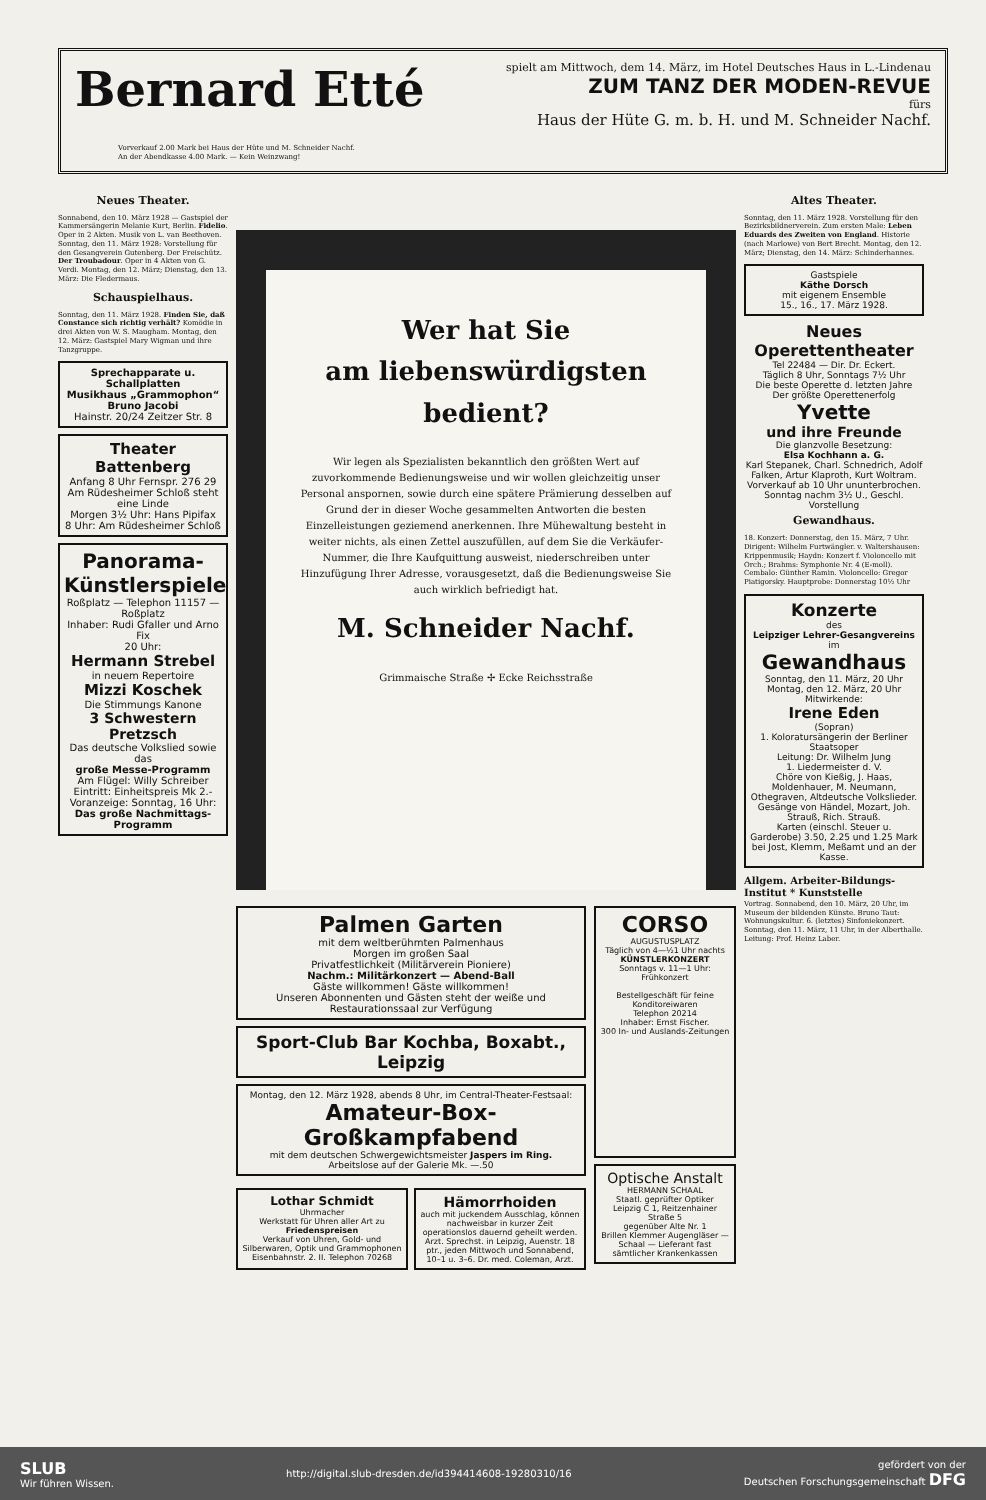Bernard Etté
spielt am Mittwoch, dem 14. März, im Hotel Deutsches Haus in L.-Lindenau
ZUM TANZ DER MODEN-REVUE
fürs
Haus der Hüte G. m. b. H. und M. Schneider Nachf.
Vorverkauf 2.00 Mark bei Haus der Hüte und M. Schneider Nachf.
An der Abendkasse 4.00 Mark. — Kein Weinzwang!
Neues Theater.
Sonnabend, den 10. März 1928 — Gastspiel der Kammersängerin Melanie Kurt, Berlin. Fidelio. Oper in 2 Akten. Musik von L. van Beethoven. Sonntag, den 11. März 1928: Vorstellung für den Gesangverein Gutenberg. Der Freischütz. Der Troubadour. Oper in 4 Akten von G. Verdi. Montag, den 12. März; Dienstag, den 13. März: Die Fledermaus.
Schauspielhaus.
Sonntag, den 11. März 1928. Finden Sie, daß Constance sich richtig verhält? Komödie in drei Akten von W. S. Maugham. Montag, den 12. März: Gastspiel Mary Wigman und ihre Tanzgruppe.
Sprechapparate u. Schallplatten
Musikhaus „Grammophon“
Bruno Jacobi
Hainstr. 20/24 Zeitzer Str. 8
Theater Battenberg
Anfang 8 Uhr Fernspr. 276 29
Am Rüdesheimer Schloß steht eine Linde
Morgen 3½ Uhr: Hans Pipifax
8 Uhr: Am Rüdesheimer Schloß
Panorama-Künstlerspiele
Roßplatz — Telephon 11157 — Roßplatz
Inhaber: Rudi Gfaller und Arno Fix
20 Uhr:
Hermann Strebel
in neuem Repertoire
Mizzi Koschek
Die Stimmungs Kanone
3 Schwestern Pretzsch
Das deutsche Volkslied sowie das
große Messe-Programm
Am Flügel: Willy Schreiber
Eintritt: Einheitspreis Mk 2.-
Voranzeige: Sonntag, 16 Uhr:
Das große Nachmittags-Programm
Wer hat Sie
am liebenswürdigsten
bedient?
Wir legen als Spezialisten bekanntlich den größten Wert auf zuvorkommende Bedienungsweise und wir wollen gleichzeitig unser Personal anspornen, sowie durch eine spätere Prämierung desselben auf Grund der in dieser Woche gesammelten Antworten die besten Einzelleistungen geziemend anerkennen. Ihre Mühewaltung besteht in weiter nichts, als einen Zettel auszufüllen, auf dem Sie die Verkäufer-Nummer, die Ihre Kaufquittung ausweist, niederschreiben unter Hinzufügung Ihrer Adresse, vorausgesetzt, daß die Bedienungsweise Sie auch wirklich befriedigt hat.
M. Schneider Nachf.
Grimmaische Straße ✢ Ecke Reichsstraße
Palmen Garten
mit dem weltberühmten Palmenhaus
Morgen im großen Saal
Privatfestlichkeit (Militärverein Pioniere)
Nachm.: Militärkonzert — Abend-Ball
Gäste willkommen! Gäste willkommen!
Unseren Abonnenten und Gästen steht der weiße und Restaurationssaal zur Verfügung
Sport-Club Bar Kochba, Boxabt., Leipzig
Montag, den 12. März 1928, abends 8 Uhr, im Central-Theater-Festsaal:
Amateur-Box-Großkampfabend
mit dem deutschen Schwergewichtsmeister Jaspers im Ring.
Arbeitslose auf der Galerie Mk. —.50
Lothar Schmidt
Uhrmacher
Werkstatt für Uhren aller Art zu Friedenspreisen
Verkauf von Uhren, Gold- und Silberwaren, Optik und Grammophonen
Eisenbahnstr. 2. II. Telephon 70268
Hämorrhoiden
auch mit juckendem Ausschlag, können nachweisbar in kurzer Zeit operationslos dauernd geheilt werden. Arzt. Sprechst. in Leipzig, Auenstr. 18 ptr., jeden Mittwoch und Sonnabend, 10–1 u. 3–6. Dr. med. Coleman, Arzt.
CORSO
AUGUSTUSPLATZ
Täglich von 4—½1 Uhr nachts
KÜNSTLERKONZERT
Sonntags v. 11—1 Uhr: Frühkonzert
Bestellgeschäft für feine Konditoreiwaren
Telephon 20214
Inhaber: Ernst Fischer.
300 In- und Auslands-Zeitungen
Optische Anstalt
HERMANN SCHAAL
Staatl. geprüfter Optiker
Leipzig C 1, Reitzenhainer Straße 5
gegenüber Alte Nr. 1
Brillen Klemmer Augengläser — Schaal — Lieferant fast sämtlicher Krankenkassen
Altes Theater.
Sonntag, den 11. März 1928. Vorstellung für den Bezirksbildnerverein. Zum ersten Male: Leben Eduards des Zweiten von England. Historie (nach Marlowe) von Bert Brecht. Montag, den 12. März; Dienstag, den 14. März: Schinderhannes.
Gastspiele
Käthe Dorsch
mit eigenem Ensemble
15., 16., 17. März 1928.
Neues Operettentheater
Tel 22484 — Dir. Dr. Eckert.
Täglich 8 Uhr, Sonntags 7½ Uhr
Die beste Operette d. letzten Jahre
Der größte Operettenerfolg
Yvette
und ihre Freunde
Die glanzvolle Besetzung:
Elsa Kochhann a. G.
Karl Stepanek, Charl. Schnedrich, Adolf Falken, Artur Klaproth, Kurt Woltram.
Vorverkauf ab 10 Uhr ununterbrochen. Sonntag nachm 3½ U., Geschl. Vorstellung
Gewandhaus.
18. Konzert: Donnerstag, den 15. März, 7 Uhr. Dirigent: Wilhelm Furtwängler. v. Waltershausen: Krippenmusik; Haydn: Konzert f. Violoncello mit Orch.; Brahms: Symphonie Nr. 4 (E-moll). Cembalo: Günther Ramin. Violoncello: Gregor Piatigorsky. Hauptprobe: Donnerstag 10½ Uhr
Konzerte
des
Leipziger Lehrer-Gesangvereins
im
Gewandhaus
Sonntag, den 11. März, 20 Uhr
Montag, den 12. März, 20 Uhr
Mitwirkende:
Irene Eden
(Sopran)
1. Koloratursängerin der Berliner Staatsoper
Leitung: Dr. Wilhelm Jung
1. Liedermeister d. V.
Chöre von Kießig, J. Haas, Moldenhauer, M. Neumann, Othegraven, Altdeutsche Volkslieder.
Gesänge von Händel, Mozart, Joh. Strauß, Rich. Strauß.
Karten (einschl. Steuer u. Garderobe) 3.50, 2.25 und 1.25 Mark bei Jost, Klemm, Meßamt und an der Kasse.
Allgem. Arbeiter-Bildungs-Institut * Kunststelle
Vortrag. Sonnabend, den 10. März, 20 Uhr, im Museum der bildenden Künste. Bruno Taut: Wohnungskultur. 6. (letztes) Sinfoniekonzert. Sonntag, den 11. März, 11 Uhr, in der Albert­halle. Leitung: Prof. Heinz Laber.
SLUB
Wir führen Wissen.
http://digital.slub-dresden.de/id394414608-19280310/16
gefördert von der
Deutschen Forschungsgemeinschaft DFG